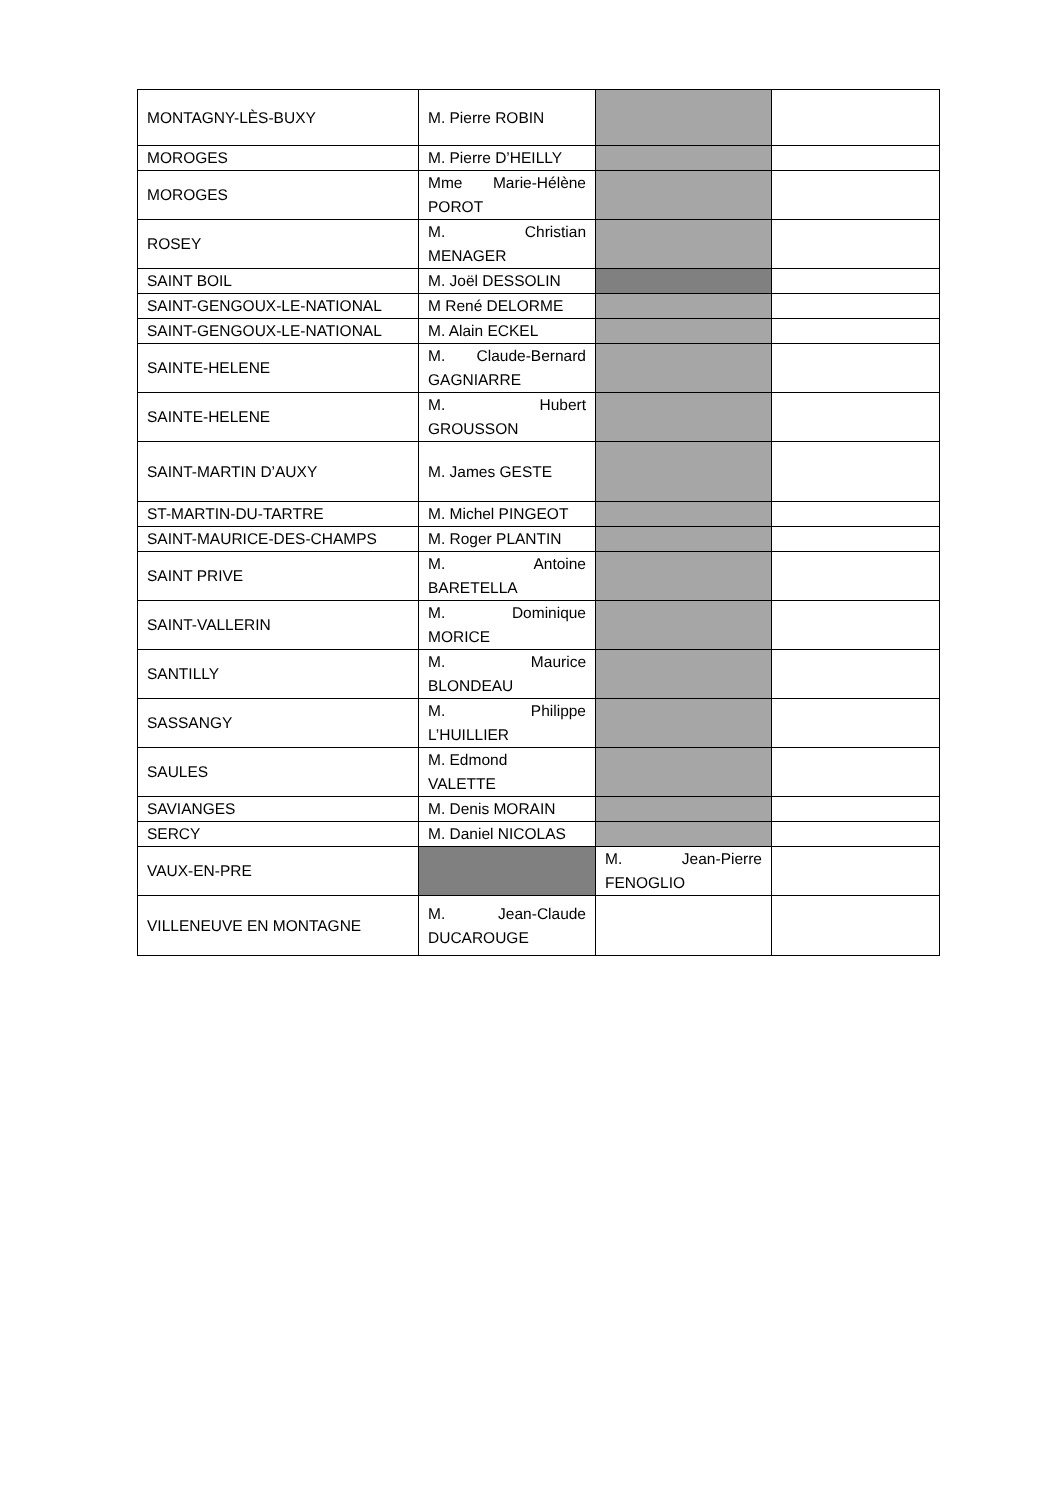| MONTAGNY-LÈS-BUXY | M. Pierre ROBIN | | |
| MOROGES | M. Pierre D’HEILLY | | |
| MOROGES | Mme Marie-Hélène POROT | | |
| ROSEY | M. Christian MENAGER | | |
| SAINT BOIL | M. Joël DESSOLIN | | |
| SAINT-GENGOUX-LE-NATIONAL | M René DELORME | | |
| SAINT-GENGOUX-LE-NATIONAL | M. Alain ECKEL | | |
| SAINTE-HELENE | M. Claude-Bernard GAGNIARRE | | |
| SAINTE-HELENE | M. Hubert GROUSSON | | |
| SAINT-MARTIN D’AUXY | M. James GESTE | | |
| ST-MARTIN-DU-TARTRE | M. Michel PINGEOT | | |
| SAINT-MAURICE-DES-CHAMPS | M. Roger PLANTIN | | |
| SAINT PRIVE | M. Antoine BARETELLA | | |
| SAINT-VALLERIN | M. Dominique MORICE | | |
| SANTILLY | M. Maurice BLONDEAU | | |
| SASSANGY | M. Philippe L’HUILLIER | | |
| SAULES | M. Edmond VALETTE | | |
| SAVIANGES | M. Denis MORAIN | | |
| SERCY | M. Daniel NICOLAS | | |
| VAUX-EN-PRE | | M. Jean-Pierre FENOGLIO | |
| VILLENEUVE EN MONTAGNE | M. Jean-Claude DUCAROUGE | | |